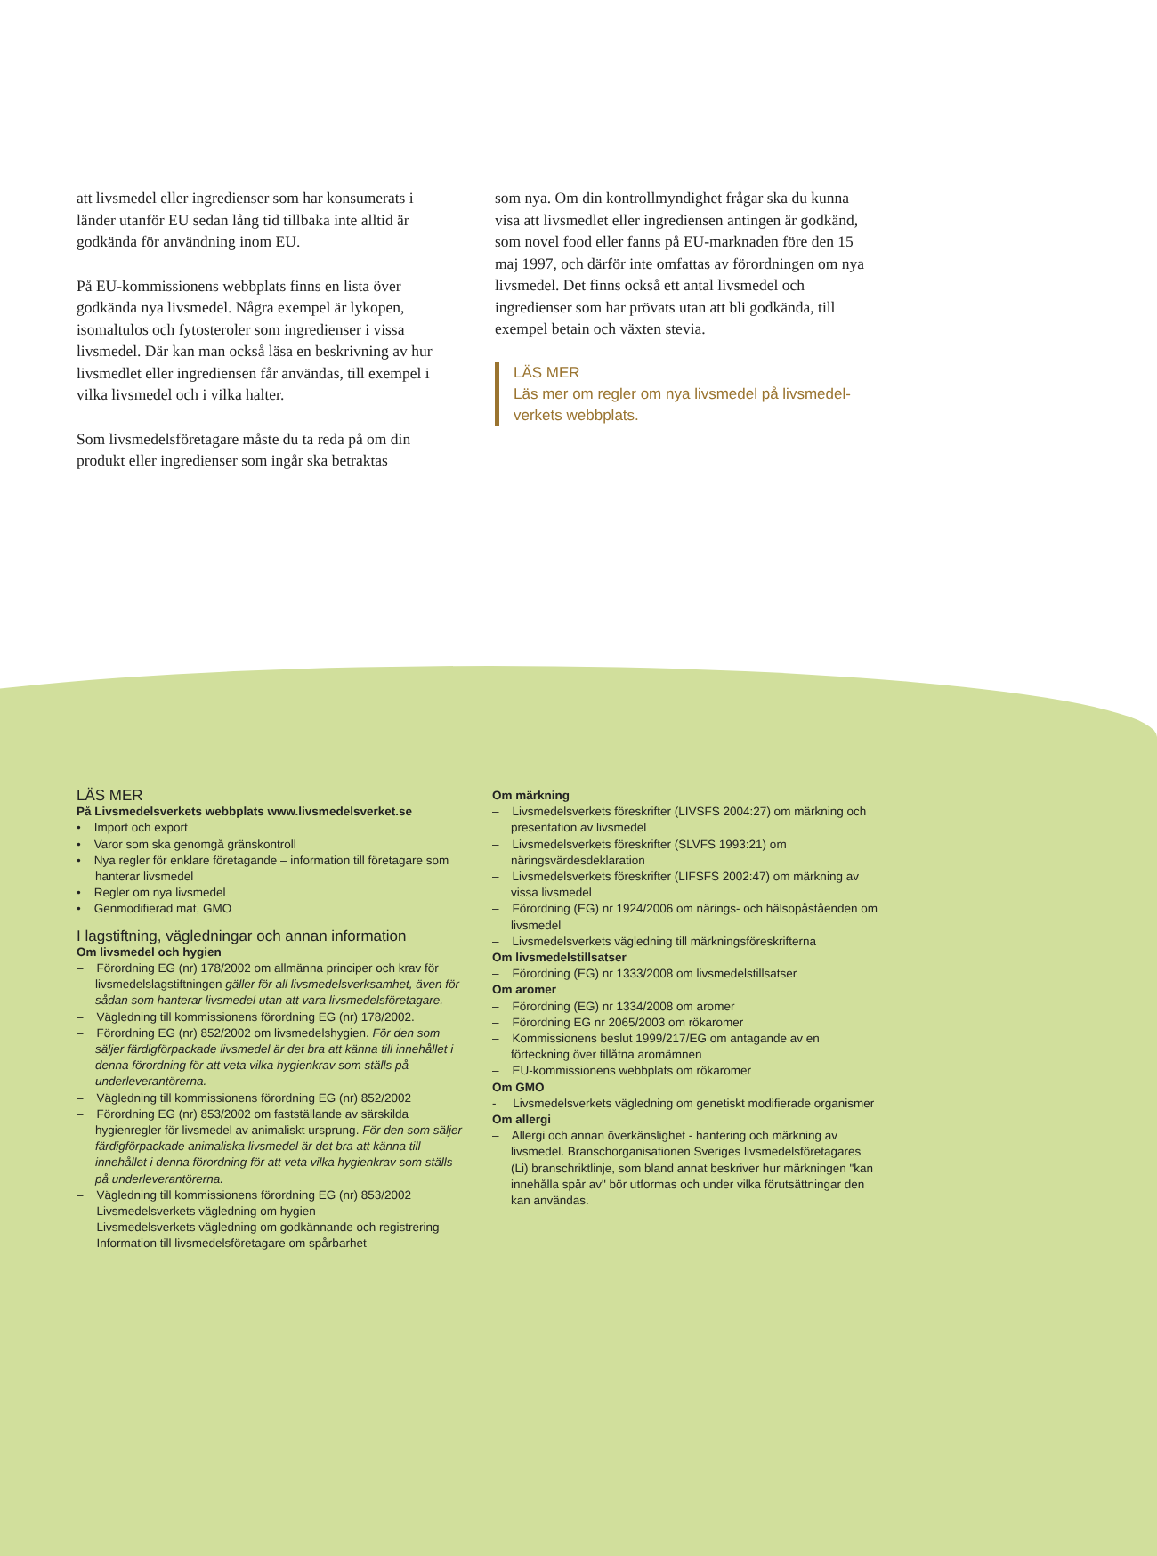att livsmedel eller ingredienser som har konsumerats i länder utanför EU sedan lång tid tillbaka inte alltid är godkända för användning inom EU.
På EU-kommissionens webbplats finns en lista över godkända nya livsmedel. Några exempel är lykopen, isomaltulos och fytosteroler som ingredienser i vissa livsmedel. Där kan man också läsa en beskrivning av hur livsmedlet eller ingrediensen får användas, till exempel i vilka livsmedel och i vilka halter.
Som livsmedelsföretagare måste du ta reda på om din produkt eller ingredienser som ingår ska betraktas
som nya. Om din kontrollmyndighet frågar ska du kunna visa att livsmedlet eller ingrediensen antingen är godkänd, som novel food eller fanns på EU-marknaden före den 15 maj 1997, och därför inte omfattas av förordningen om nya livsmedel. Det finns också ett antal livsmedel och ingredienser som har prövats utan att bli godkända, till exempel betain och växten stevia.
LÄS MER
Läs mer om regler om nya livsmedel på livsmedel-verkets webbplats.
LÄS MER
På Livsmedelsverkets webbplats www.livsmedelsverket.se
• Import och export
• Varor som ska genomgå gränskontroll
• Nya regler för enklare företagande – information till företagare som hanterar livsmedel
• Regler om nya livsmedel
• Genmodifierad mat, GMO
I lagstiftning, vägledningar och annan information
Om livsmedel och hygien
– Förordning EG (nr) 178/2002 om allmänna principer och krav för livsmedelslagstiftningen gäller för all livsmedelsverksamhet, även för sådan som hanterar livsmedel utan att vara livsmedelsföretagare.
– Vägledning till kommissionens förordning EG (nr) 178/2002.
– Förordning EG (nr) 852/2002 om livsmedelshygien. För den som säljer färdigförpackade livsmedel är det bra att känna till innehållet i denna förordning för att veta vilka hygienkrav som ställs på underleverantörerna.
– Vägledning till kommissionens förordning EG (nr) 852/2002
– Förordning EG (nr) 853/2002 om fastställande av särskilda hygienregler för livsmedel av animaliskt ursprung. För den som säljer färdigförpackade animaliska livsmedel är det bra att känna till innehållet i denna förordning för att veta vilka hygienkrav som ställs på underleverantörerna.
– Vägledning till kommissionens förordning EG (nr) 853/2002
– Livsmedelsverkets vägledning om hygien
– Livsmedelsverkets vägledning om godkännande och registrering
– Information till livsmedelsföretagare om spårbarhet
Om märkning
– Livsmedelsverkets föreskrifter (LIVSFS 2004:27) om märkning och presentation av livsmedel
– Livsmedelsverkets föreskrifter (SLVFS 1993:21) om näringsvärdesdeklaration
– Livsmedelsverkets föreskrifter (LIFSFS 2002:47) om märkning av vissa livsmedel
– Förordning (EG) nr 1924/2006 om närings- och hälsopåståenden om livsmedel
– Livsmedelsverkets vägledning till märkningsföreskrifterna
Om livsmedelstillsatser
– Förordning (EG) nr 1333/2008 om livsmedelstillsatser
Om aromer
– Förordning (EG) nr 1334/2008 om aromer
– Förordning EG nr 2065/2003 om rökaromer
– Kommissionens beslut 1999/217/EG om antagande av en förteckning över tillåtna aromämnen
– EU-kommissionens webbplats om rökaromer
Om GMO
- Livsmedelsverkets vägledning om genetiskt modifierade organismer
Om allergi
– Allergi och annan överkänslighet - hantering och märkning av livsmedel. Branschorganisationen Sveriges livsmedelsföretagares (Li) branschriktlinje, som bland annat beskriver hur märkningen "kan innehålla spår av" bör utformas och under vilka förutsättningar den kan användas.